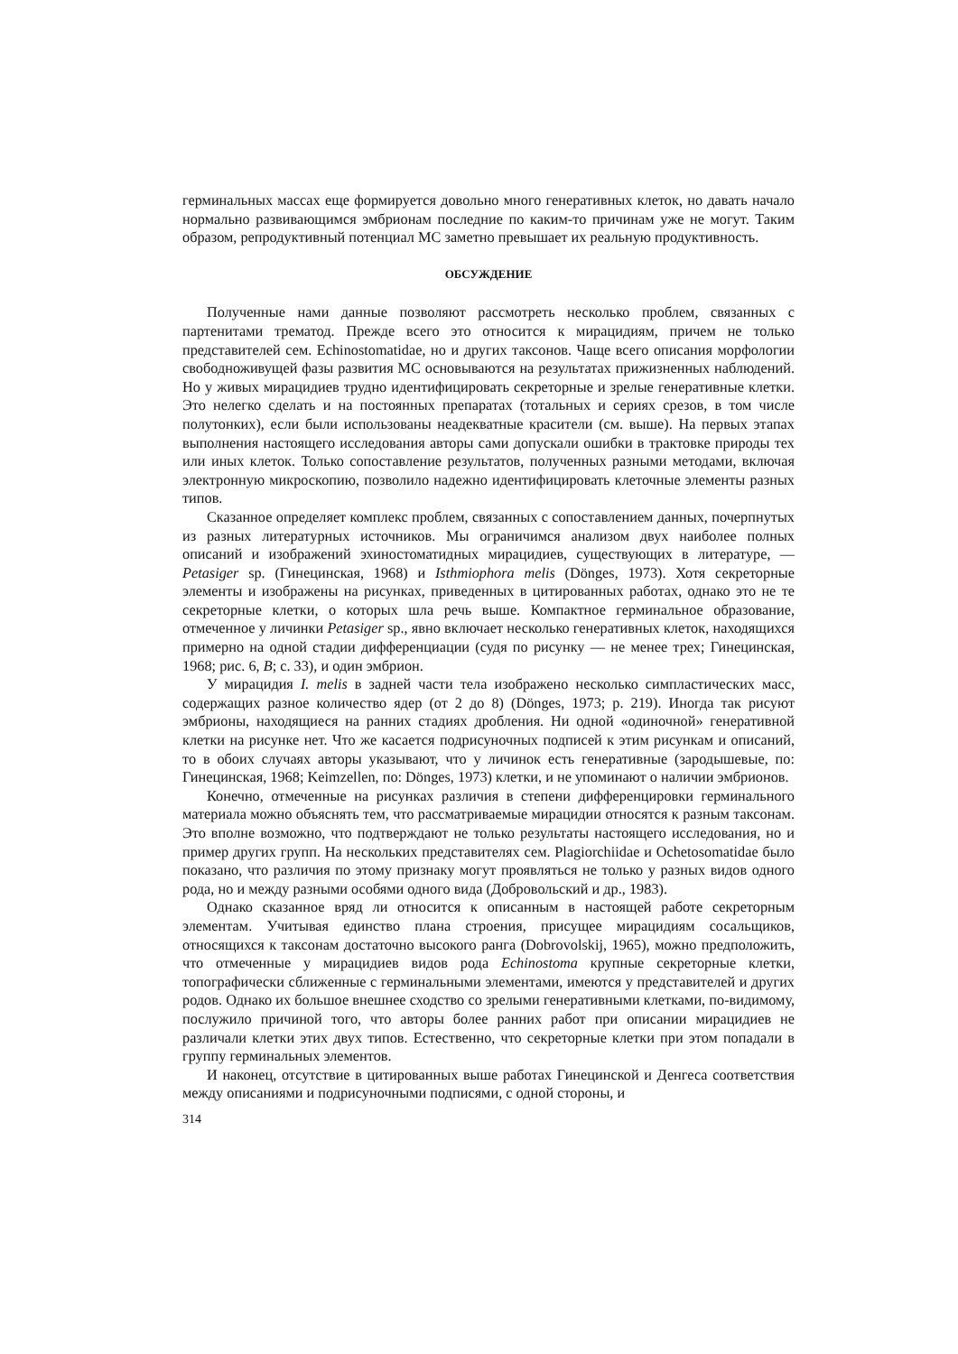герминальных массах еще формируется довольно много генеративных клеток, но давать начало нормально развивающимся эмбрионам последние по каким-то причинам уже не могут. Таким образом, репродуктивный потенциал МС заметно превышает их реальную продуктивность.
ОБСУЖДЕНИЕ
Полученные нами данные позволяют рассмотреть несколько проблем, связанных с партенитами трематод. Прежде всего это относится к мирацидиям, причем не только представителей сем. Echinostomatidae, но и других таксонов. Чаще всего описания морфологии свободноживущей фазы развития МС основываются на результатах прижизненных наблюдений. Но у живых мирацидиев трудно идентифицировать секреторные и зрелые генеративные клетки. Это нелегко сделать и на постоянных препаратах (тотальных и сериях срезов, в том числе полутонких), если были использованы неадекватные красители (см. выше). На первых этапах выполнения настоящего исследования авторы сами допускали ошибки в трактовке природы тех или иных клеток. Только сопоставление результатов, полученных разными методами, включая электронную микроскопию, позволило надежно идентифицировать клеточные элементы разных типов.
Сказанное определяет комплекс проблем, связанных с сопоставлением данных, почерпнутых из разных литературных источников. Мы ограничимся анализом двух наиболее полных описаний и изображений эхиностоматидных мирацидиев, существующих в литературе, — Petasiger sp. (Гинецинская, 1968) и Isthmiophora melis (Dönges, 1973). Хотя секреторные элементы и изображены на рисунках, приведенных в цитированных работах, однако это не те секреторные клетки, о которых шла речь выше. Компактное герминальное образование, отмеченное у личинки Petasiger sp., явно включает несколько генеративных клеток, находящихся примерно на одной стадии дифференциации (судя по рисунку — не менее трех; Гинецинская, 1968; рис. 6, В; с. 33), и один эмбрион.
У мирацидия I. melis в задней части тела изображено несколько симпластических масс, содержащих разное количество ядер (от 2 до 8) (Dönges, 1973; р. 219). Иногда так рисуют эмбрионы, находящиеся на ранних стадиях дробления. Ни одной «одиночной» генеративной клетки на рисунке нет. Что же касается подрисуночных подписей к этим рисункам и описаний, то в обоих случаях авторы указывают, что у личинок есть генеративные (зародышевые, по: Гинецинская, 1968; Keimzellen, по: Dönges, 1973) клетки, и не упоминают о наличии эмбрионов.
Конечно, отмеченные на рисунках различия в степени дифференцировки герминального материала можно объяснять тем, что рассматриваемые мирацидии относятся к разным таксонам. Это вполне возможно, что подтверждают не только результаты настоящего исследования, но и пример других групп. На нескольких представителях сем. Plagiorchiidae и Ochetosomatidae было показано, что различия по этому признаку могут проявляться не только у разных видов одного рода, но и между разными особями одного вида (Добровольский и др., 1983).
Однако сказанное вряд ли относится к описанным в настоящей работе секреторным элементам. Учитывая единство плана строения, присущее мирацидиям сосальщиков, относящихся к таксонам достаточно высокого ранга (Dobrovolskij, 1965), можно предположить, что отмеченные у мирацидиев видов рода Echinostoma крупные секреторные клетки, топографически сближенные с герминальными элементами, имеются у представителей и других родов. Однако их большое внешнее сходство со зрелыми генеративными клетками, по-видимому, послужило причиной того, что авторы более ранних работ при описании мирацидиев не различали клетки этих двух типов. Естественно, что секреторные клетки при этом попадали в группу герминальных элементов.
И наконец, отсутствие в цитированных выше работах Гинецинской и Денгеса соответствия между описаниями и подрисуночными подписями, с одной стороны, и
314